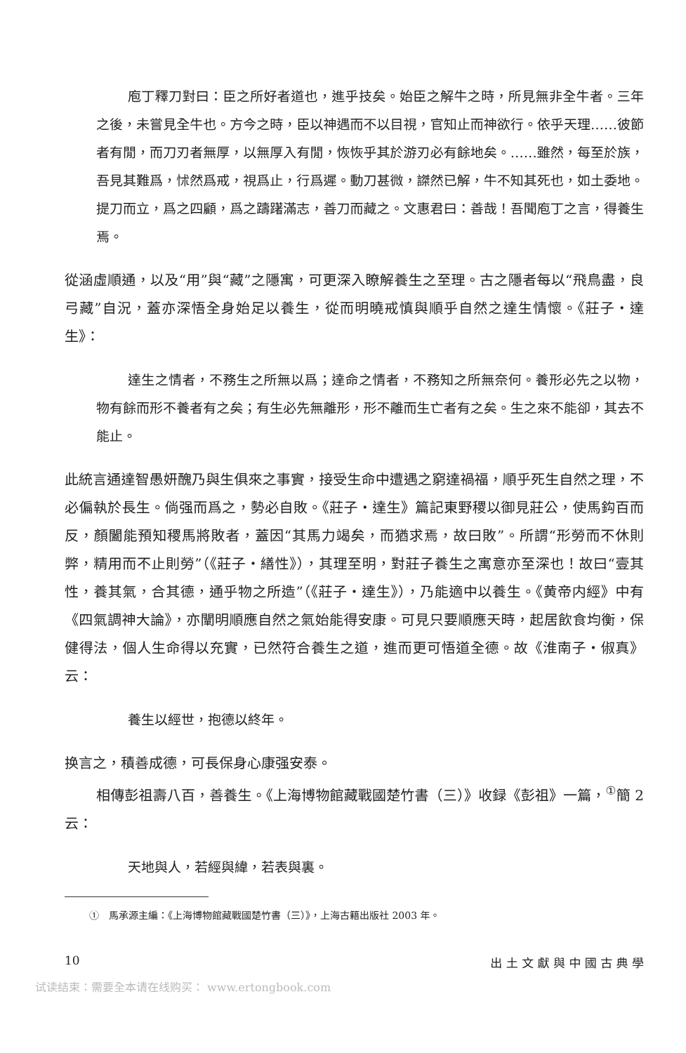庖丁釋刀對曰：臣之所好者道也，進乎技矣。始臣之解牛之時，所見無非全牛者。三年之後，未嘗見全牛也。方今之時，臣以神遇而不以目視，官知止而神欲行。依乎天理……彼節者有閒，而刀刃者無厚，以無厚入有閒，恢恢乎其於游刃必有餘地矣。……雖然，每至於族，吾見其難爲，怵然爲戒，視爲止，行爲遲。動刀甚微，謋然已解，牛不知其死也，如土委地。提刀而立，爲之四顧，爲之躊躇滿志，善刀而藏之。文惠君曰：善哉！吾聞庖丁之言，得養生焉。
從涵虛順通，以及“用”與“藏”之隱寓，可更深入瞭解養生之至理。古之隱者每以“飛鳥盡，良弓藏”自況，蓋亦深悟全身始足以養生，從而明曉戒慎與順乎自然之達生情懷。《莊子・達生》：
達生之情者，不務生之所無以爲；達命之情者，不務知之所無奈何。養形必先之以物，物有餘而形不養者有之矣；有生必先無離形，形不離而生亡者有之矣。生之來不能卻，其去不能止。
此統言通達智愚妍醜乃與生俱來之事實，接受生命中遭遇之窮達禍福，順乎死生自然之理，不必偏執於長生。倘强而爲之，勢必自敗。《莊子・達生》篇記東野稷以御見莊公，使馬鈎百而反，顏闔能預知稷馬將敗者，蓋因“其馬力竭矣，而猶求焉，故曰敗”。所謂“形勞而不休則弊，精用而不止則勞”（《莊子・繕性》），其理至明，對莊子養生之寓意亦至深也！故曰“壹其性，養其氣，合其德，通乎物之所造”（《莊子・達生》），乃能適中以養生。《黄帝内經》中有《四氣調神大論》，亦闡明順應自然之氣始能得安康。可見只要順應天時，起居飲食均衡，保健得法，個人生命得以充實，已然符合養生之道，進而更可悟道全德。故《淮南子・俶真》云：
養生以經世，抱德以終年。
换言之，積善成德，可長保身心康强安泰。
相傳彭祖壽八百，善養生。《上海博物館藏戰國楚竹書（三）》收録《彭祖》一篇，<sup>①</sup>簡 2 云：
天地與人，若經與緯，若表與裏。
①　馬承源主編：《上海博物館藏戰國楚竹書（三）》，上海古籍出版社 2003 年。
10 出 土 文 獻 與 中 國 古 典 學
试读结束：需要全本请在线购买： www.ertongbook.com